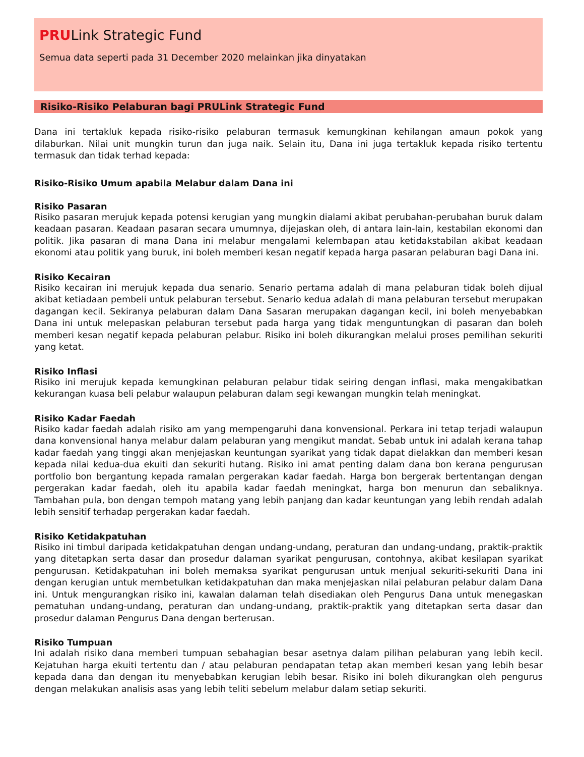PRULink Strategic Fund
Semua data seperti pada 31 December 2020 melainkan jika dinyatakan
Risiko-Risiko Pelaburan bagi PRULink Strategic Fund
Dana ini tertakluk kepada risiko-risiko pelaburan termasuk kemungkinan kehilangan amaun pokok yang dilaburkan. Nilai unit mungkin turun dan juga naik. Selain itu, Dana ini juga tertakluk kepada risiko tertentu termasuk dan tidak terhad kepada:
Risiko-Risiko Umum apabila Melabur dalam Dana ini
Risiko Pasaran
Risiko pasaran merujuk kepada potensi kerugian yang mungkin dialami akibat perubahan-perubahan buruk dalam keadaan pasaran. Keadaan pasaran secara umumnya, dijejaskan oleh, di antara lain-lain, kestabilan ekonomi dan politik. Jika pasaran di mana Dana ini melabur mengalami kelembapan atau ketidakstabilan akibat keadaan ekonomi atau politik yang buruk, ini boleh memberi kesan negatif kepada harga pasaran pelaburan bagi Dana ini.
Risiko Kecairan
Risiko kecairan ini merujuk kepada dua senario. Senario pertama adalah di mana pelaburan tidak boleh dijual akibat ketiadaan pembeli untuk pelaburan tersebut. Senario kedua adalah di mana pelaburan tersebut merupakan dagangan kecil. Sekiranya pelaburan dalam Dana Sasaran merupakan dagangan kecil, ini boleh menyebabkan Dana ini untuk melepaskan pelaburan tersebut pada harga yang tidak menguntungkan di pasaran dan boleh memberi kesan negatif kepada pelaburan pelabur. Risiko ini boleh dikurangkan melalui proses pemilihan sekuriti yang ketat.
Risiko Inflasi
Risiko ini merujuk kepada kemungkinan pelaburan pelabur tidak seiring dengan inflasi, maka mengakibatkan kekurangan kuasa beli pelabur walaupun pelaburan dalam segi kewangan mungkin telah meningkat.
Risiko Kadar Faedah
Risiko kadar faedah adalah risiko am yang mempengaruhi dana konvensional. Perkara ini tetap terjadi walaupun dana konvensional hanya melabur dalam pelaburan yang mengikut mandat. Sebab untuk ini adalah kerana tahap kadar faedah yang tinggi akan menjejaskan keuntungan syarikat yang tidak dapat dielakkan dan memberi kesan kepada nilai kedua-dua ekuiti dan sekuriti hutang. Risiko ini amat penting dalam dana bon kerana pengurusan portfolio bon bergantung kepada ramalan pergerakan kadar faedah. Harga bon bergerak bertentangan dengan pergerakan kadar faedah, oleh itu apabila kadar faedah meningkat, harga bon menurun dan sebaliknya. Tambahan pula, bon dengan tempoh matang yang lebih panjang dan kadar keuntungan yang lebih rendah adalah lebih sensitif terhadap pergerakan kadar faedah.
Risiko Ketidakpatuhan
Risiko ini timbul daripada ketidakpatuhan dengan undang-undang, peraturan dan undang-undang, praktik-praktik yang ditetapkan serta dasar dan prosedur dalaman syarikat pengurusan, contohnya, akibat kesilapan syarikat pengurusan. Ketidakpatuhan ini boleh memaksa syarikat pengurusan untuk menjual sekuriti-sekuriti Dana ini dengan kerugian untuk membetulkan ketidakpatuhan dan maka menjejaskan nilai pelaburan pelabur dalam Dana ini. Untuk mengurangkan risiko ini, kawalan dalaman telah disediakan oleh Pengurus Dana untuk menegaskan pematuhan undang-undang, peraturan dan undang-undang, praktik-praktik yang ditetapkan serta dasar dan prosedur dalaman Pengurus Dana dengan berterusan.
Risiko Tumpuan
Ini adalah risiko dana memberi tumpuan sebahagian besar asetnya dalam pilihan pelaburan yang lebih kecil. Kejatuhan harga ekuiti tertentu dan / atau pelaburan pendapatan tetap akan memberi kesan yang lebih besar kepada dana dan dengan itu menyebabkan kerugian lebih besar. Risiko ini boleh dikurangkan oleh pengurus dengan melakukan analisis asas yang lebih teliti sebelum melabur dalam setiap sekuriti.